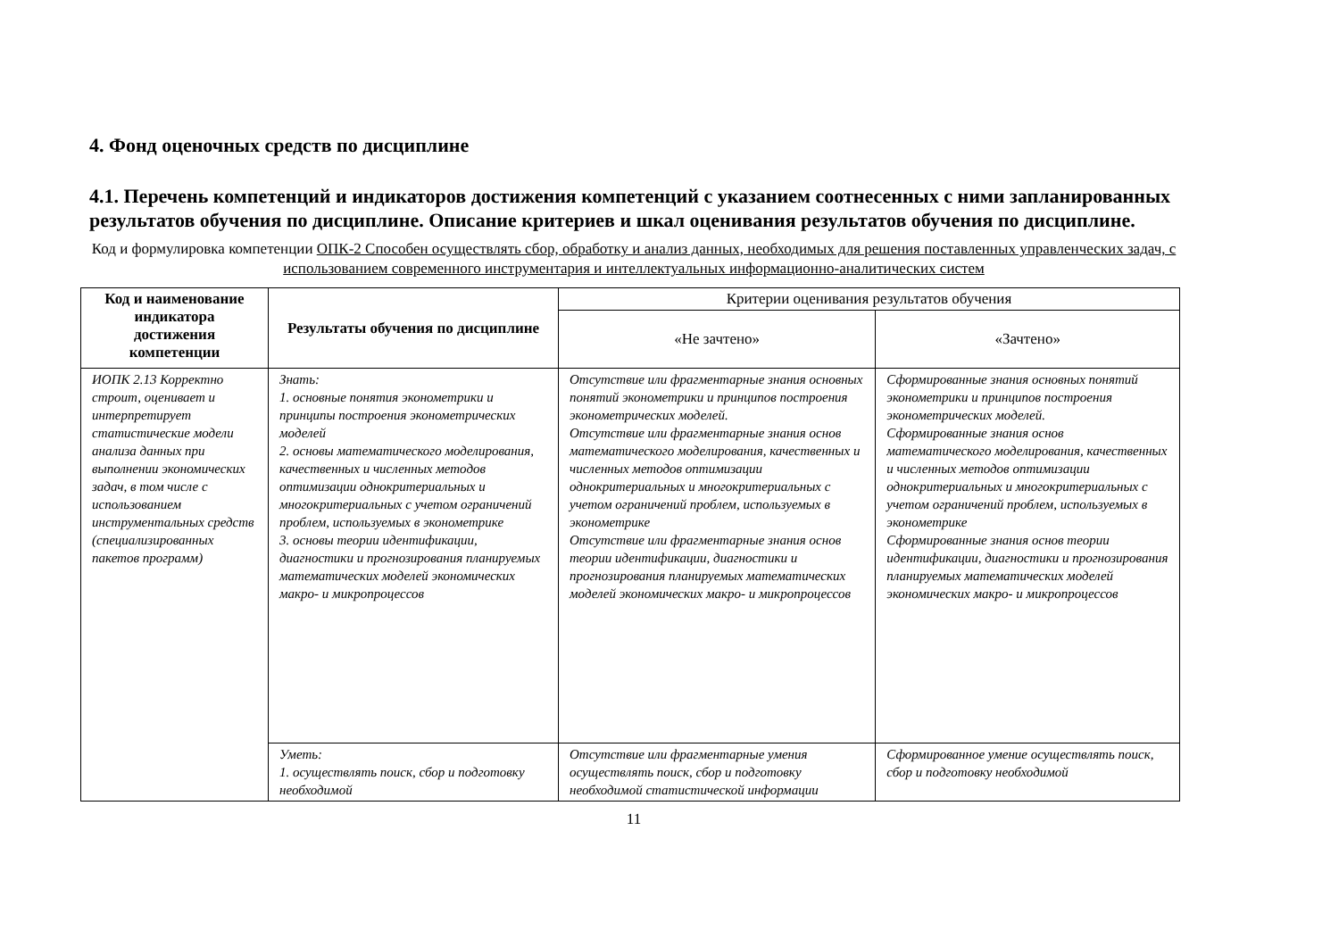4. Фонд оценочных средств по дисциплине
4.1. Перечень компетенций и индикаторов достижения компетенций с указанием соотнесенных с ними запланированных результатов обучения по дисциплине. Описание критериев и шкал оценивания результатов обучения по дисциплине.
Код и формулировка компетенции ОПК-2 Способен осуществлять сбор, обработку и анализ данных, необходимых для решения поставленных управленческих задач, с использованием современного инструментария и интеллектуальных информационно-аналитических систем
| Код и наименование индикатора достижения компетенции | Результаты обучения по дисциплине | Критерии оценивания результатов обучения | |
| --- | --- | --- | --- |
| | | «Не зачтено» | «Зачтено» |
| ИОПК 2.13 Корректно строит, оценивает и интерпретирует статистические модели анализа данных при выполнении экономических задач, в том числе с использованием инструментальных средств (специализированных пакетов программ) | Знать: 1. основные понятия эконометрики и принципы построения эконометрических моделей 2. основы математического моделирования, качественных и численных методов оптимизации однокритериальных и многокритериальных с учетом ограничений проблем, используемых в эконометрике 3. основы теории идентификации, диагностики и прогнозирования планируемых математических моделей экономических макро- и микропроцессов | Отсутствие или фрагментарные знания основных понятий эконометрики и принципов построения эконометрических моделей. Отсутствие или фрагментарные знания основ математического моделирования, качественных и численных методов оптимизации однокритериальных и многокритериальных с учетом ограничений проблем, используемых в эконометрике Отсутствие или фрагментарные знания основ теории идентификации, диагностики и прогнозирования планируемых математических моделей экономических макро- и микропроцессов | Сформированные знания основных понятий эконометрики и принципов построения эконометрических моделей. Сформированные знания основ математического моделирования, качественных и численных методов оптимизации однокритериальных и многокритериальных с учетом ограничений проблем, используемых в эконометрике Сформированные знания основ теории идентификации, диагностики и прогнозирования планируемых математических моделей экономических макро- и микропроцессов |
| | Уметь: 1. осуществлять поиск, сбор и подготовку необходимой | Отсутствие или фрагментарные умения осуществлять поиск, сбор и подготовку необходимой статистической информации | Сформированное умение осуществлять поиск, сбор и подготовку необходимой |
11